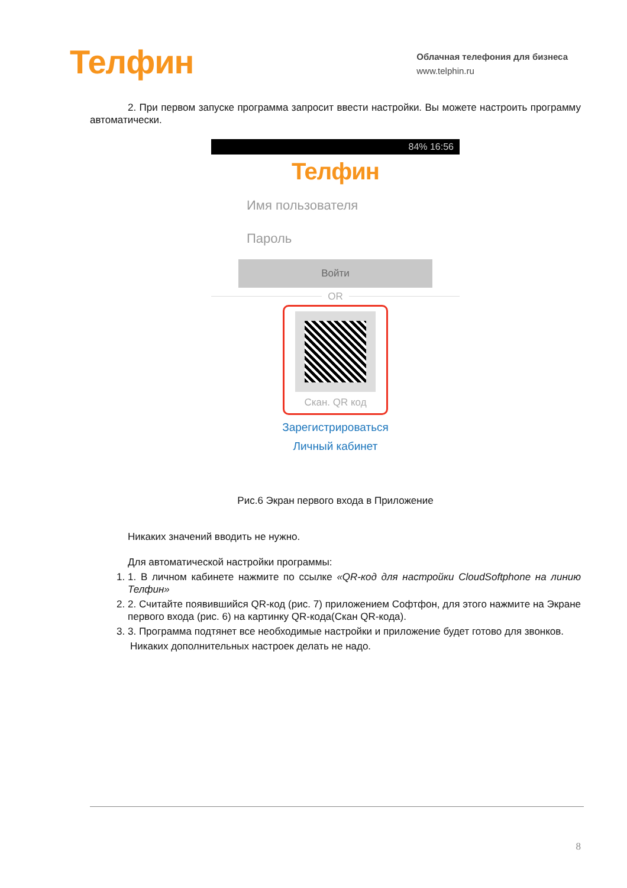Телфин
Облачная телефония для бизнеса
www.telphin.ru
2. При первом запуске программа запросит ввести настройки. Вы можете настроить программу автоматически.
84% 16:56
Телфин
Имя пользователя
Пароль
Войти
OR
Скан. QR код
Зарегистрироваться
Личный кабинет
Рис.6 Экран первого входа в Приложение
Никаких значений вводить не нужно.
Для автоматической настройки программы:
1. 1. В личном кабинете нажмите по ссылке «QR-код для настройки CloudSoftphone на линию Телфин»
2. 2. Считайте появившийся QR-код (рис. 7) приложением Софтфон, для этого нажмите на Экране первого входа (рис. 6) на картинку QR-кода(Скан QR-кода).
3. 3. Программа подтянет все необходимые настройки и приложение будет готово для звонков.
Никаких дополнительных настроек делать не надо.
8